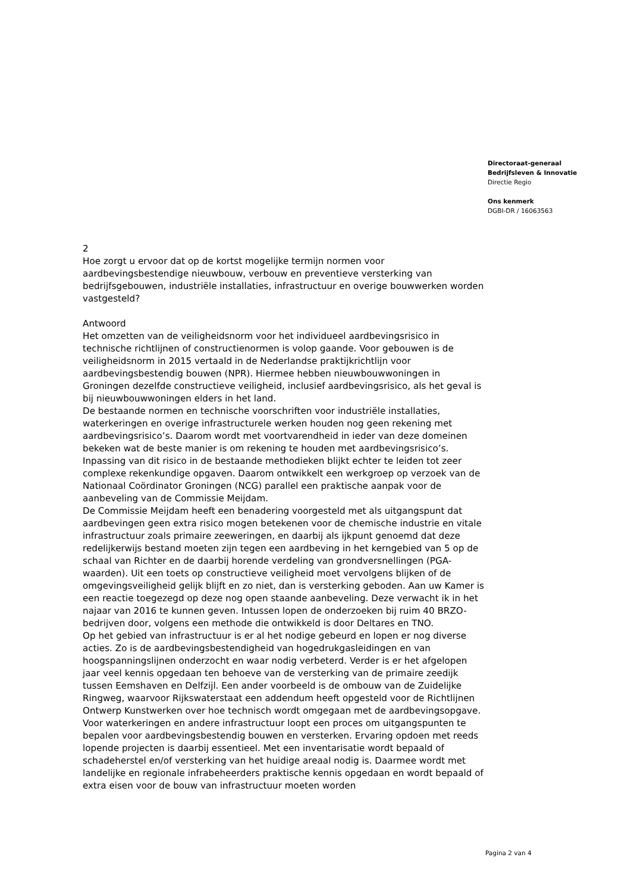Directoraat-generaal
Bedrijfsleven & Innovatie
Directie Regio
Ons kenmerk
DGBI-DR / 16063563
2
Hoe zorgt u ervoor dat op de kortst mogelijke termijn normen voor aardbevingsbestendige nieuwbouw, verbouw en preventieve versterking van bedrijfsgebouwen, industriële installaties, infrastructuur en overige bouwwerken worden vastgesteld?
Antwoord
Het omzetten van de veiligheidsnorm voor het individueel aardbevingsrisico in technische richtlijnen of constructienormen is volop gaande. Voor gebouwen is de veiligheidsnorm in 2015 vertaald in de Nederlandse praktijkrichtlijn voor aardbevingsbestendig bouwen (NPR). Hiermee hebben nieuwbouwwoningen in Groningen dezelfde constructieve veiligheid, inclusief aardbevingsrisico, als het geval is bij nieuwbouwwoningen elders in het land.
De bestaande normen en technische voorschriften voor industriële installaties, waterkeringen en overige infrastructurele werken houden nog geen rekening met aardbevingsrisico’s. Daarom wordt met voortvarendheid in ieder van deze domeinen bekeken wat de beste manier is om rekening te houden met aardbevingsrisico’s. Inpassing van dit risico in de bestaande methodieken blijkt echter te leiden tot zeer complexe rekenkundige opgaven. Daarom ontwikkelt een werkgroep op verzoek van de Nationaal Coördinator Groningen (NCG) parallel een praktische aanpak voor de aanbeveling van de Commissie Meijdam.
De Commissie Meijdam heeft een benadering voorgesteld met als uitgangspunt dat aardbevingen geen extra risico mogen betekenen voor de chemische industrie en vitale infrastructuur zoals primaire zeeweringen, en daarbij als ijkpunt genoemd dat deze redelijkerwijs bestand moeten zijn tegen een aardbeving in het kerngebied van 5 op de schaal van Richter en de daarbij horende verdeling van grondversnellingen (PGA-waarden). Uit een toets op constructieve veiligheid moet vervolgens blijken of de omgevingsveiligheid gelijk blijft en zo niet, dan is versterking geboden. Aan uw Kamer is een reactie toegezegd op deze nog open staande aanbeveling. Deze verwacht ik in het najaar van 2016 te kunnen geven. Intussen lopen de onderzoeken bij ruim 40 BRZO-bedrijven door, volgens een methode die ontwikkeld is door Deltares en TNO.
Op het gebied van infrastructuur is er al het nodige gebeurd en lopen er nog diverse acties. Zo is de aardbevingsbestendigheid van hogedrukgasleidingen en van hoogspanningslijnen onderzocht en waar nodig verbeterd. Verder is er het afgelopen jaar veel kennis opgedaan ten behoeve van de versterking van de primaire zeedijk tussen Eemshaven en Delfzijl. Een ander voorbeeld is de ombouw van de Zuidelijke Ringweg, waarvoor Rijkswaterstaat een addendum heeft opgesteld voor de Richtlijnen Ontwerp Kunstwerken over hoe technisch wordt omgegaan met de aardbevingsopgave. Voor waterkeringen en andere infrastructuur loopt een proces om uitgangspunten te bepalen voor aardbevingsbestendig bouwen en versterken. Ervaring opdoen met reeds lopende projecten is daarbij essentieel. Met een inventarisatie wordt bepaald of schadeherstel en/of versterking van het huidige areaal nodig is. Daarmee wordt met landelijke en regionale infrabeheerders praktische kennis opgedaan en wordt bepaald of extra eisen voor de bouw van infrastructuur moeten worden
Pagina 2 van 4